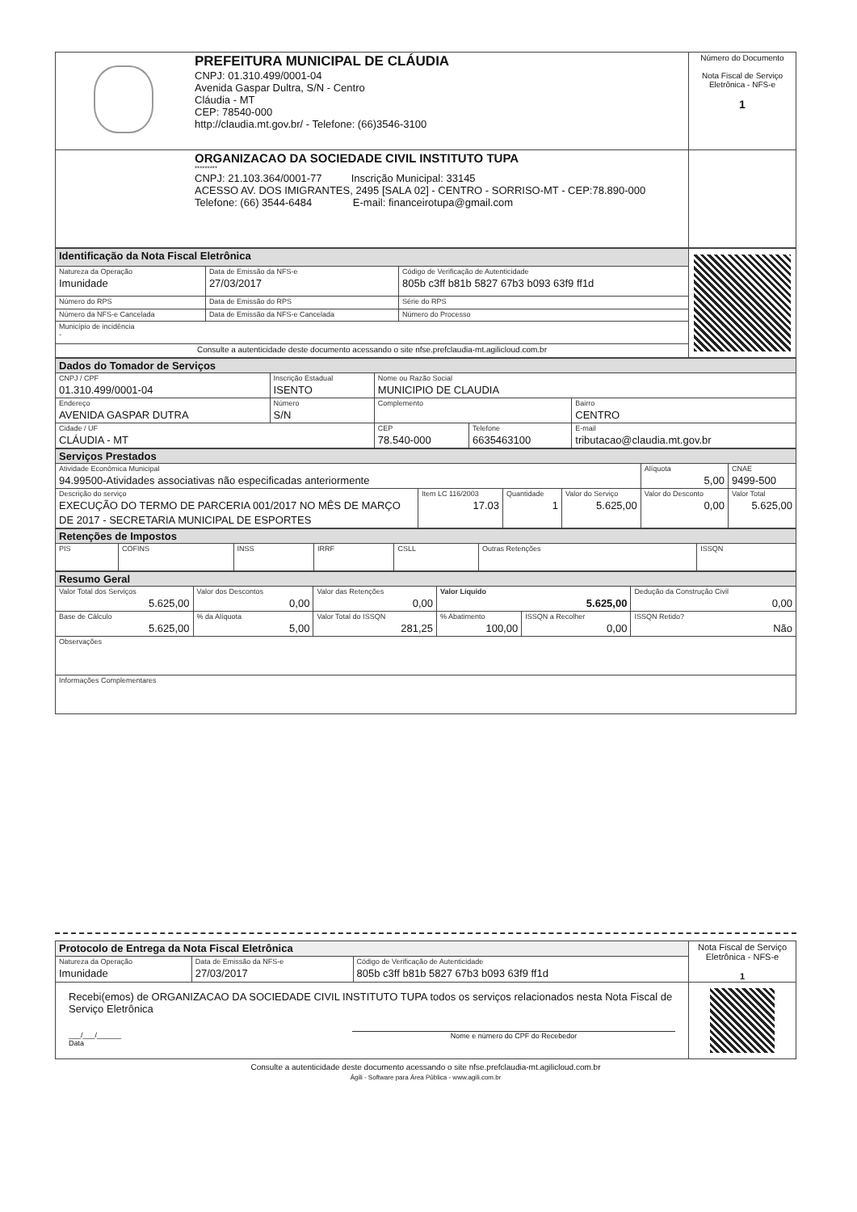| | PREFEITURA MUNICIPAL DE CLÁUDIA CNPJ: 01.310.499/0001-04 Avenida Gaspar Dultra, S/N - Centro Cláudia - MT CEP: 78540-000 http://claudia.mt.gov.br/ - Telefone: (66)3546-3100 | Número do Documento Nota Fiscal de Serviço Eletrônica - NFS-e 1 |
| | ORGANIZACAO DA SOCIEDADE CIVIL INSTITUTO TUPA ********* CNPJ: 21.103.364/0001-77 Inscrição Municipal: 33145 ACESSO AV. DOS IMIGRANTES, 2495 [SALA 02] - CENTRO - SORRISO-MT - CEP:78.890-000 Telefone: (66) 3544-6484 E-mail: financeirotupa@gmail.com | |
| Identificação da Nota Fiscal Eletrônica | | | |
| Natureza da Operação Imunidade | Data de Emissão da NFS-e 27/03/2017 | Código de Verificação de Autenticidade 805b c3ff b81b 5827 67b3 b093 63f9 ff1d | |
| Número do RPS | Data de Emissão do RPS | Série do RPS | |
| Número da NFS-e Cancelada | Data de Emissão da NFS-e Cancelada | Número do Processo | |
| Município de incidência - | | | |
| Consulte a autenticidade deste documento acessando o site nfse.prefclaudia-mt.agilicloud.com.br | | | |
| Dados do Tomador de Serviços | | | | | |
| CNPJ / CPF 01.310.499/0001-04 | Inscrição Estadual ISENTO | | Nome ou Razão Social MUNICIPIO DE CLAUDIA | | |
| Endereço AVENIDA GASPAR DUTRA | | Número S/N | Complemento | | Bairro CENTRO |
| Cidade / UF CLÁUDIA - MT | | | CEP 78.540-000 | Telefone 6635463100 | E-mail tributacao@claudia.mt.gov.br |
| Serviços Prestados | | | | | |
| Atividade Econômica Municipal 94.99500-Atividades associativas não especificadas anteriormente | | | | Alíquota 5,00 | CNAE 9499-500 |
| Descrição do serviço EXECUÇÃO DO TERMO DE PARCERIA 001/2017 NO MÊS DE MARÇO DE 2017 - SECRETARIA MUNICIPAL DE ESPORTES | Item LC 116/2003 17.03 | Quantidade 1 | Valor do Serviço 5.625,00 | Valor do Desconto 0,00 | Valor Total 5.625,00 |
| Retenções de Impostos | | | | | | |
| PIS | COFINS | INSS | IRRF | CSLL | Outras Retenções | ISSQN |
| Resumo Geral | | | | | |
| Valor Total dos Serviços 5.625,00 | Valor dos Descontos 0,00 | Valor das Retenções 0,00 | Valor Líquido 5.625,00 | | Dedução da Construção Civil 0,00 |
| Base de Cálculo 5.625,00 | % da Alíquota 5,00 | Valor Total do ISSQN 281,25 | % Abatimento 100,00 | ISSQN a Recolher 0,00 | ISSQN Retido? Não |
| Observações | | | | | |
| Informações Complementares | | | | | |
| Protocolo de Entrega da Nota Fiscal Eletrônica | | | Nota Fiscal de Serviço Eletrônica - NFS-e 1 |
| Natureza da Operação Imunidade | Data de Emissão da NFS-e 27/03/2017 | Código de Verificação de Autenticidade 805b c3ff b81b 5827 67b3 b093 63f9 ff1d | |
| Recebi(emos) de ORGANIZACAO DA SOCIEDADE CIVIL INSTITUTO TUPA todos os serviços relacionados nesta Nota Fiscal de Serviço Eletrônica ___/___/______ Data Nome e número do CPF do Recebedor | | | |
Consulte a autenticidade deste documento acessando o site nfse.prefclaudia-mt.agilicloud.com.br
Ágili - Software para Área Pública - www.agili.com.br